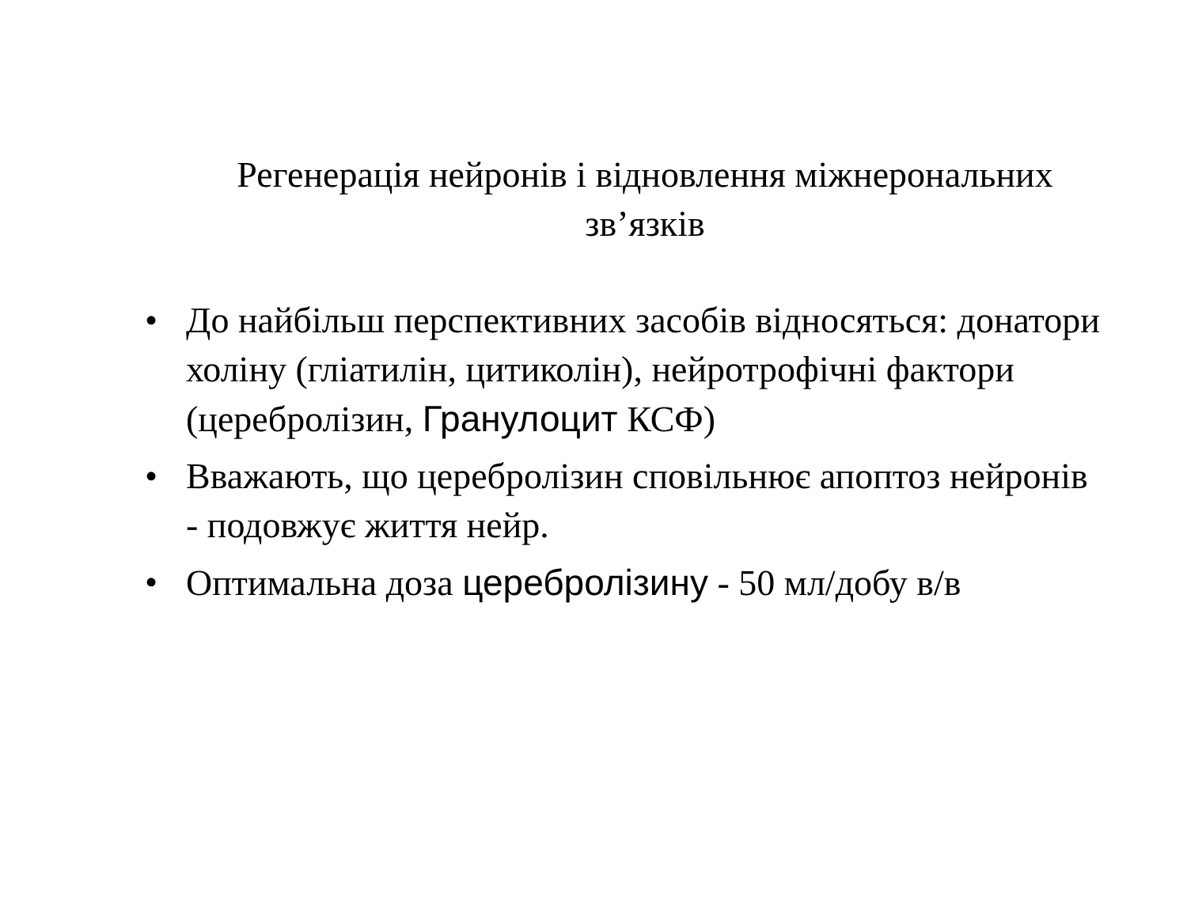Регенерація нейронів і відновлення міжнерональних зв’язків
• До найбільш перспективних засобів відносяться: донатори холіну (гліатилін, цитиколін), нейротрофічні фактори (церебролізин, Гранулоцит КСФ)
• Вважають, що церебролізин сповільнює апоптоз нейронів - подовжує життя нейр.
• Оптимальна доза церебролізину - 50 мл/добу в/в